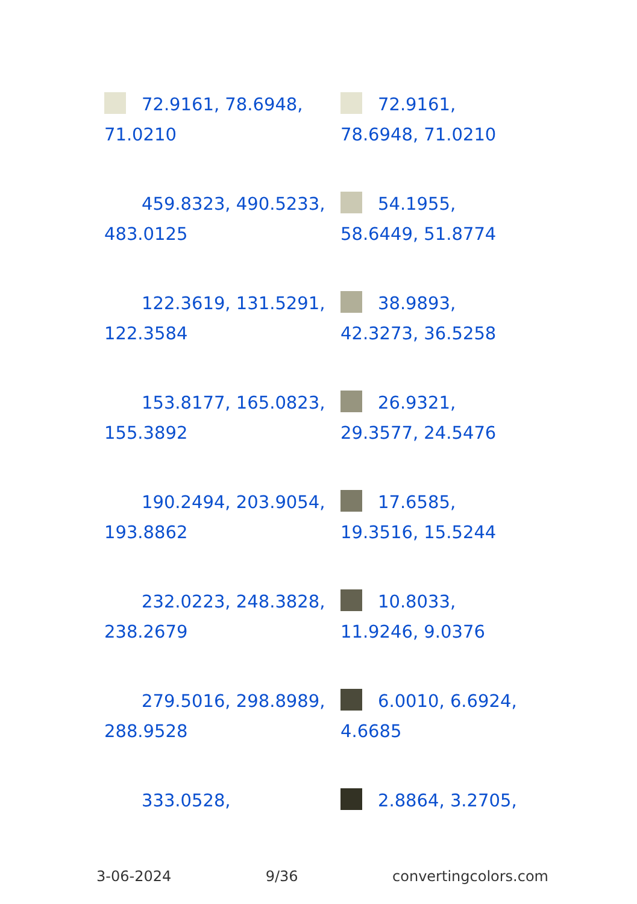72.9161, 78.6948, 71.0210
72.9161, 78.6948, 71.0210
459.8323, 490.5233, 483.0125
54.1955, 58.6449, 51.8774
122.3619, 131.5291, 122.3584
38.9893, 42.3273, 36.5258
153.8177, 165.0823, 155.3892
26.9321, 29.3577, 24.5476
190.2494, 203.9054, 193.8862
17.6585, 19.3516, 15.5244
232.0223, 248.3828, 238.2679
10.8033, 11.9246, 9.0376
279.5016, 298.8989, 288.9528
6.0010, 6.6924, 4.6685
333.0528,
2.8864, 3.2705,
3-06-2024 9/36 convertingcolors.com